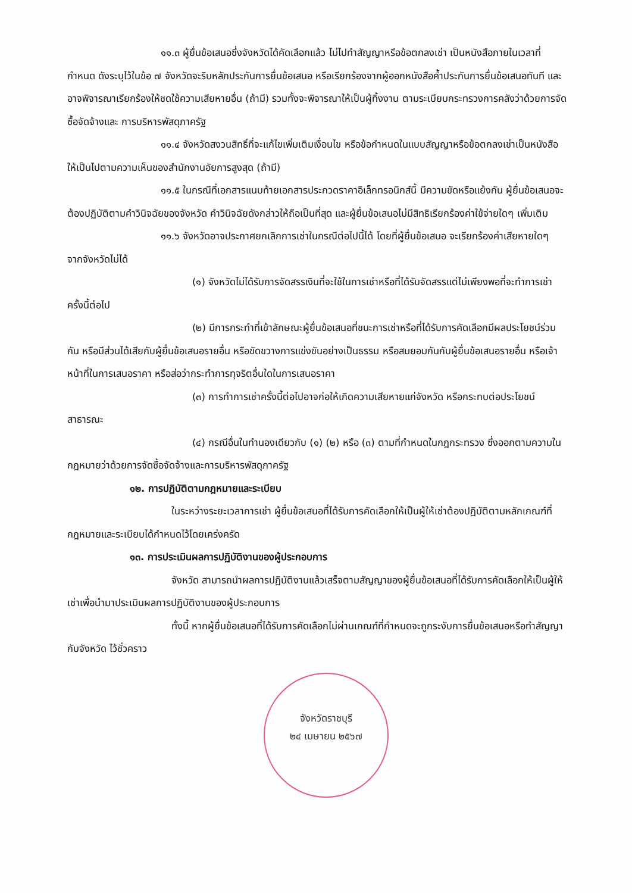๑๑.๓ ผู้ยื่นข้อเสนอซึ่งจังหวัดได้คัดเลือกแล้ว ไม่ไปทำสัญญาหรือข้อตกลงเช่า เป็นหนังสือภายในเวลาที่กำหนด ดังระบุไว้ในข้อ ๗ จังหวัดจะริบหลักประกันการยื่นข้อเสนอ หรือเรียกร้องจากผู้ออกหนังสือค้ำประกันการยื่นข้อเสนอทันที และอาจพิจารณาเรียกร้องให้ชดใช้ความเสียหายอื่น (ถ้ามี) รวมทั้งจะพิจารณาให้เป็นผู้ทิ้งงาน ตามระเบียบกระทรวงการคลังว่าด้วยการจัดซื้อจัดจ้างและ การบริหารพัสดุภาครัฐ
๑๑.๔ จังหวัดสงวนสิทธิ์ที่จะแก้ไขเพิ่มเติมเงื่อนไข หรือข้อกำหนดในแบบสัญญาหรือข้อตกลงเช่าเป็นหนังสือ ให้เป็นไปตามความเห็นของสำนักงานอัยการสูงสุด (ถ้ามี)
๑๑.๕ ในกรณีที่เอกสารแนบท้ายเอกสารประกวดราคาอิเล็กทรอนิกส์นี้ มีความขัดหรือแย้งกัน ผู้ยื่นข้อเสนอจะต้องปฏิบัติตามคำวินิจฉัยของจังหวัด คำวินิจฉัยดังกล่าวให้ถือเป็นที่สุด และผู้ยื่นข้อเสนอไม่มีสิทธิเรียกร้องค่าใช้จ่ายใดๆ เพิ่มเติม
๑๑.๖ จังหวัดอาจประกาศยกเลิกการเช่าในกรณีต่อไปนี้ได้ โดยที่ผู้ยื่นข้อเสนอ จะเรียกร้องค่าเสียหายใดๆ จากจังหวัดไม่ได้
(๑) จังหวัดไม่ได้รับการจัดสรรเงินที่จะใช้ในการเช่าหรือที่ได้รับจัดสรรแต่ไม่เพียงพอที่จะทำการเช่าครั้งนี้ต่อไป
(๒) มีการกระทำที่เข้าลักษณะผู้ยื่นข้อเสนอที่ชนะการเช่าหรือที่ได้รับการคัดเลือกมีผลประโยชน์ร่วมกัน หรือมีส่วนได้เสียกับผู้ยื่นข้อเสนอรายอื่น หรือขัดขวางการแข่งขันอย่างเป็นธรรม หรือสมยอมกันกับผู้ยื่นข้อเสนอรายอื่น หรือเจ้าหน้าที่ในการเสนอราคา หรือส่อว่ากระทำการทุจริตอื่นใดในการเสนอราคา
(๓) การทำการเช่าครั้งนี้ต่อไปอาจก่อให้เกิดความเสียหายแก่จังหวัด หรือกระทบต่อประโยชน์สาธารณะ
(๔) กรณีอื่นในทำนองเดียวกับ (๑) (๒) หรือ (๓) ตามที่กำหนดในกฎกระทรวง ซึ่งออกตามความในกฎหมายว่าด้วยการจัดซื้อจัดจ้างและการบริหารพัสดุภาครัฐ
๑๒. การปฏิบัติตามกฎหมายและระเบียบ
ในระหว่างระยะเวลาการเช่า ผู้ยื่นข้อเสนอที่ได้รับการคัดเลือกให้เป็นผู้ให้เช่าต้องปฏิบัติตามหลักเกณฑ์ที่กฎหมายและระเบียบได้กำหนดไว้โดยเคร่งครัด
๑๓. การประเมินผลการปฏิบัติงานของผู้ประกอบการ
จังหวัด สามารถนำผลการปฏิบัติงานแล้วเสร็จตามสัญญาของผู้ยื่นข้อเสนอที่ได้รับการคัดเลือกให้เป็นผู้ให้เช่าเพื่อนำมาประเมินผลการปฏิบัติงานของผู้ประกอบการ
ทั้งนี้ หากผู้ยื่นข้อเสนอที่ได้รับการคัดเลือกไม่ผ่านเกณฑ์ที่กำหนดจะถูกระงับการยื่นข้อเสนอหรือทำสัญญากับจังหวัด ไว้ชั่วคราว
จังหวัดราชบุรี
๒๔ เมษายน ๒๕๖๗